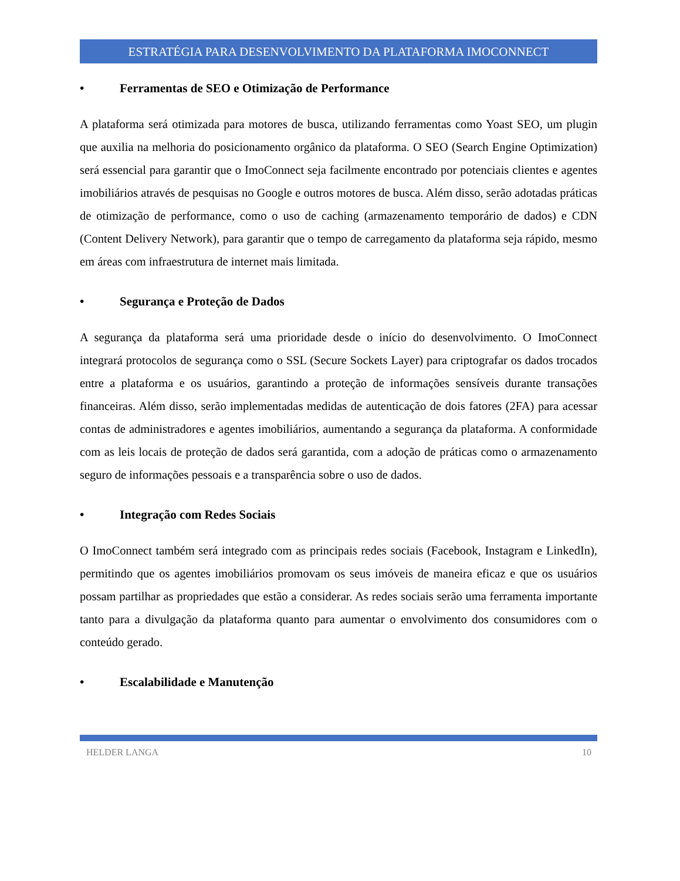ESTRATÉGIA PARA DESENVOLVIMENTO DA PLATAFORMA IMOCONNECT
• Ferramentas de SEO e Otimização de Performance
A plataforma será otimizada para motores de busca, utilizando ferramentas como Yoast SEO, um plugin que auxilia na melhoria do posicionamento orgânico da plataforma. O SEO (Search Engine Optimization) será essencial para garantir que o ImoConnect seja facilmente encontrado por potenciais clientes e agentes imobiliários através de pesquisas no Google e outros motores de busca. Além disso, serão adotadas práticas de otimização de performance, como o uso de caching (armazenamento temporário de dados) e CDN (Content Delivery Network), para garantir que o tempo de carregamento da plataforma seja rápido, mesmo em áreas com infraestrutura de internet mais limitada.
• Segurança e Proteção de Dados
A segurança da plataforma será uma prioridade desde o início do desenvolvimento. O ImoConnect integrará protocolos de segurança como o SSL (Secure Sockets Layer) para criptografar os dados trocados entre a plataforma e os usuários, garantindo a proteção de informações sensíveis durante transações financeiras. Além disso, serão implementadas medidas de autenticação de dois fatores (2FA) para acessar contas de administradores e agentes imobiliários, aumentando a segurança da plataforma. A conformidade com as leis locais de proteção de dados será garantida, com a adoção de práticas como o armazenamento seguro de informações pessoais e a transparência sobre o uso de dados.
• Integração com Redes Sociais
O ImoConnect também será integrado com as principais redes sociais (Facebook, Instagram e LinkedIn), permitindo que os agentes imobiliários promovam os seus imóveis de maneira eficaz e que os usuários possam partilhar as propriedades que estão a considerar. As redes sociais serão uma ferramenta importante tanto para a divulgação da plataforma quanto para aumentar o envolvimento dos consumidores com o conteúdo gerado.
• Escalabilidade e Manutenção
HELDER LANGA 10